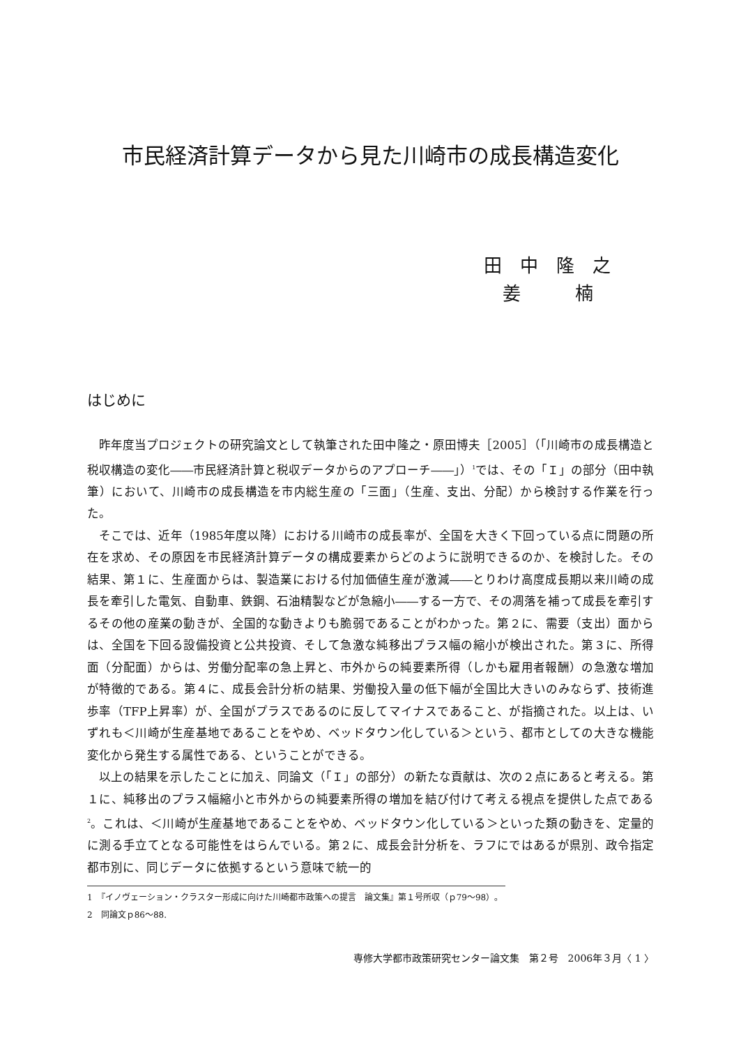市民経済計算データから見た川崎市の成長構造変化
田　中　隆　之
姜　　　楠
はじめに
昨年度当プロジェクトの研究論文として執筆された田中隆之・原田博夫［2005］（「川崎市の成長構造と税収構造の変化――市民経済計算と税収データからのアプローチ――」）<sup>1</sup>では、その「Ｉ」の部分（田中執筆）において、川崎市の成長構造を市内総生産の「三面」（生産、支出、分配）から検討する作業を行った。
そこでは、近年（1985年度以降）における川崎市の成長率が、全国を大きく下回っている点に問題の所在を求め、その原因を市民経済計算データの構成要素からどのように説明できるのか、を検討した。その結果、第１に、生産面からは、製造業における付加価値生産が激減――とりわけ高度成長期以来川崎の成長を牽引した電気、自動車、鉄鋼、石油精製などが急縮小――する一方で、その凋落を補って成長を牽引するその他の産業の動きが、全国的な動きよりも脆弱であることがわかった。第２に、需要（支出）面からは、全国を下回る設備投資と公共投資、そして急激な純移出プラス幅の縮小が検出された。第３に、所得面（分配面）からは、労働分配率の急上昇と、市外からの純要素所得（しかも雇用者報酬）の急激な増加が特徴的である。第４に、成長会計分析の結果、労働投入量の低下幅が全国比大きいのみならず、技術進歩率（TFP上昇率）が、全国がプラスであるのに反してマイナスであること、が指摘された。以上は、いずれも＜川崎が生産基地であることをやめ、ベッドタウン化している＞という、都市としての大きな機能変化から発生する属性である、ということができる。
以上の結果を示したことに加え、同論文（「Ｉ」の部分）の新たな貢献は、次の２点にあると考える。第１に、純移出のプラス幅縮小と市外からの純要素所得の増加を結び付けて考える視点を提供した点である<sup>2</sup>。これは、＜川崎が生産基地であることをやめ、ベッドタウン化している＞といった類の動きを、定量的に測る手立てとなる可能性をはらんでいる。第２に、成長会計分析を、ラフにではあるが県別、政令指定都市別に、同じデータに依拠するという意味で統一的
1　『イノヴェーション・クラスター形成に向けた川崎都市政策への提言　論文集』第１号所収（ｐ79～98）。
2　同論文ｐ86～88.
専修大学都市政策研究センター論文集　第２号　2006年３月〈 1 〉